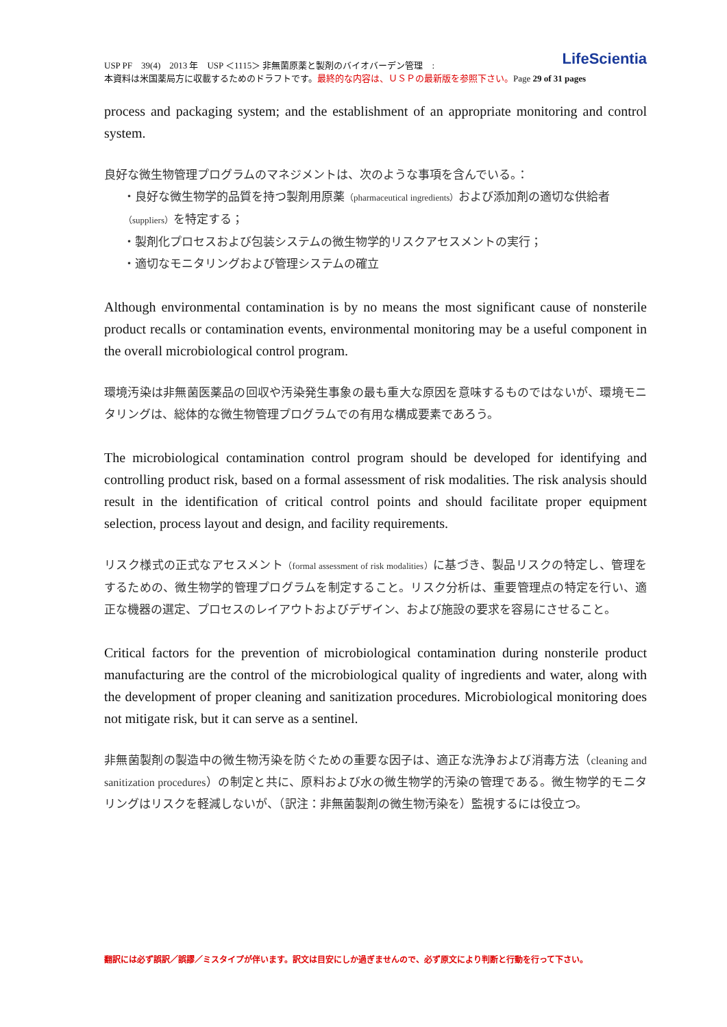LifeScientia USP PF　39(4)　2013 年　USP ＜1115＞ 非無菌原薬と製剤のバイオバーデン管理　:
本資料は米国薬局方に収載するためのドラフトです。最終的な内容は、ＵＳＰの最新版を参照下さい。Page 29 of 31 pages
process and packaging system; and the establishment of an appropriate monitoring and control system.
良好な微生物管理プログラムのマネジメントは、次のような事項を含んでいる。：
・良好な微生物学的品質を持つ製剤用原薬（pharmaceutical ingredients）および添加剤の適切な供給者（suppliers）を特定する；
・製剤化プロセスおよび包装システムの微生物学的リスクアセスメントの実行；
・適切なモニタリングおよび管理システムの確立
Although environmental contamination is by no means the most significant cause of nonsterile product recalls or contamination events, environmental monitoring may be a useful component in the overall microbiological control program.
環境汚染は非無菌医薬品の回収や汚染発生事象の最も重大な原因を意味するものではないが、環境モニタリングは、総体的な微生物管理プログラムでの有用な構成要素であろう。
The microbiological contamination control program should be developed for identifying and controlling product risk, based on a formal assessment of risk modalities. The risk analysis should result in the identification of critical control points and should facilitate proper equipment selection, process layout and design, and facility requirements.
リスク様式の正式なアセスメント（formal assessment of risk modalities）に基づき、製品リスクの特定し、管理をするための、微生物学的管理プログラムを制定すること。リスク分析は、重要管理点の特定を行い、適正な機器の選定、プロセスのレイアウトおよびデザイン、および施設の要求を容易にさせること。
Critical factors for the prevention of microbiological contamination during nonsterile product manufacturing are the control of the microbiological quality of ingredients and water, along with the development of proper cleaning and sanitization procedures. Microbiological monitoring does not mitigate risk, but it can serve as a sentinel.
非無菌製剤の製造中の微生物汚染を防ぐための重要な因子は、適正な洗浄および消毒方法（cleaning and sanitization procedures）の制定と共に、原料および水の微生物学的汚染の管理である。微生物学的モニタリングはリスクを軽減しないが、（訳注：非無菌製剤の微生物汚染を）監視するには役立つ。
翻訳には必ず誤訳／誤謬／ミスタイプが伴います。訳文は目安にしか過ぎませんので、必ず原文により判断と行動を行って下さい。